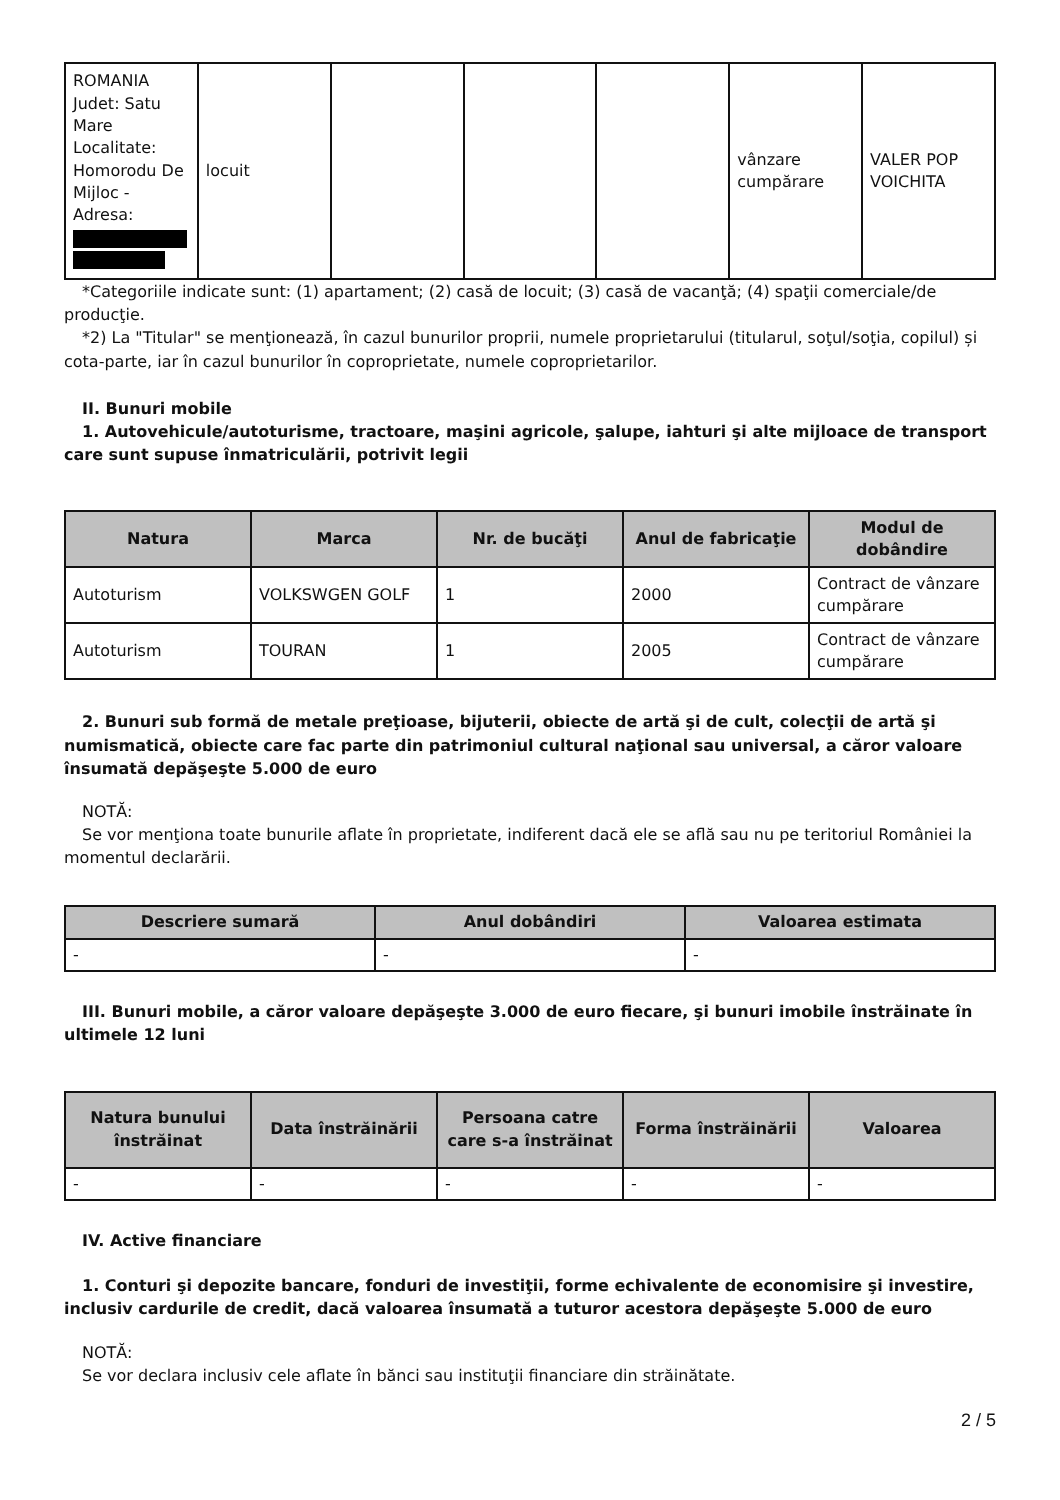| ROMANIA Judet: Satu Mare Localitate: Homorodu De Mijloc - Adresa: | locuit | | | | vânzare cumpărare | VALER POP VOICHITA |
*Categoriile indicate sunt: (1) apartament; (2) casă de locuit; (3) casă de vacanţă; (4) spaţii comerciale/de producţie.
*2) La "Titular" se menţionează, în cazul bunurilor proprii, numele proprietarului (titularul, soţul/soţia, copilul) și cota-parte, iar în cazul bunurilor în coproprietate, numele coproprietarilor.
II. Bunuri mobile
1. Autovehicule/autoturisme, tractoare, maşini agricole, şalupe, iahturi şi alte mijloace de transport care sunt supuse înmatriculării, potrivit legii
| Natura | Marca | Nr. de bucăţi | Anul de fabricaţie | Modul de dobândire |
| --- | --- | --- | --- | --- |
| Autoturism | VOLKSWGEN GOLF | 1 | 2000 | Contract de vânzare cumpărare |
| Autoturism | TOURAN | 1 | 2005 | Contract de vânzare cumpărare |
2. Bunuri sub formă de metale preţioase, bijuterii, obiecte de artă şi de cult, colecţii de artă şi numismatică, obiecte care fac parte din patrimoniul cultural naţional sau universal, a căror valoare însumată depăşeşte 5.000 de euro
NOTĂ:
Se vor menţiona toate bunurile aflate în proprietate, indiferent dacă ele se află sau nu pe teritoriul României la momentul declarării.
| Descriere sumară | Anul dobândiri | Valoarea estimata |
| --- | --- | --- |
| - | - | - |
III. Bunuri mobile, a căror valoare depăşeşte 3.000 de euro fiecare, şi bunuri imobile înstrăinate în ultimele 12 luni
| Natura bunului înstrăinat | Data înstrăinării | Persoana catre care s-a înstrăinat | Forma înstrăinării | Valoarea |
| --- | --- | --- | --- | --- |
| - | - | - | - | - |
IV. Active financiare
1. Conturi şi depozite bancare, fonduri de investiţii, forme echivalente de economisire şi investire, inclusiv cardurile de credit, dacă valoarea însumată a tuturor acestora depăşeşte 5.000 de euro
NOTĂ:
Se vor declara inclusiv cele aflate în bănci sau instituţii financiare din străinătate.
2 / 5